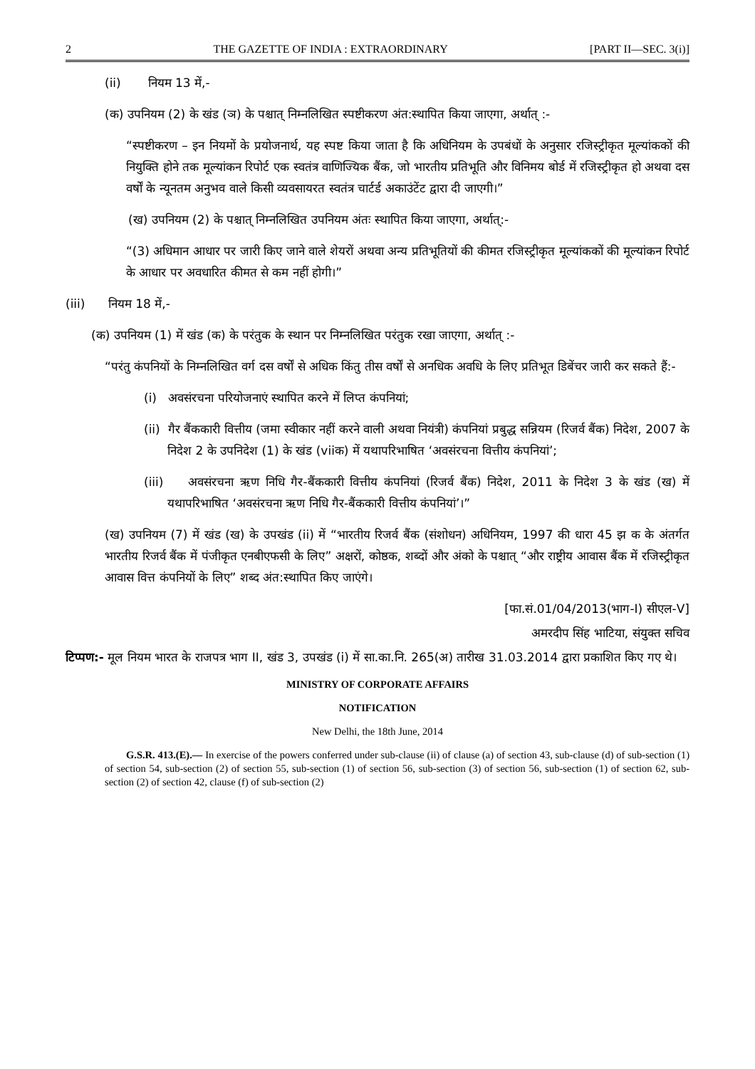2 THE GAZETTE OF INDIA : EXTRAORDINARY [PART II—SEC. 3(i)]
(ii) नियम 13 में,-
(क) उपनियम (2) के खंड (ञ) के पश्चात् निम्नलिखित स्पष्टीकरण अंत:स्थापित किया जाएगा, अर्थात् :-
“स्पष्टीकरण – इन नियमों के प्रयोजनार्थ, यह स्पष्ट किया जाता है कि अधिनियम के उपबंधों के अनुसार रजिस्ट्रीकृत मूल्यांककों की नियुक्ति होने तक मूल्यांकन रिपोर्ट एक स्वतंत्र वाणिज्यिक बैंक, जो भारतीय प्रतिभूति और विनिमय बोर्ड में रजिस्ट्रीकृत हो अथवा दस वर्षों के न्यूनतम अनुभव वाले किसी व्यवसायरत स्वतंत्र चार्टर्ड अकाउंटेंट द्वारा दी जाएगी।”
(ख) उपनियम (2) के पश्चात् निम्नलिखित उपनियम अंतः स्थापित किया जाएगा, अर्थात्:-
“(3) अधिमान आधार पर जारी किए जाने वाले शेयरों अथवा अन्य प्रतिभूतियों की कीमत रजिस्ट्रीकृत मूल्यांककों की मूल्यांकन रिपोर्ट के आधार पर अवधारित कीमत से कम नहीं होगी।”
(iii) नियम 18 में,-
(क) उपनियम (1) में खंड (क) के परंतुक के स्थान पर निम्नलिखित परंतुक रखा जाएगा, अर्थात् :-
“परंतु कंपनियों के निम्नलिखित वर्ग दस वर्षों से अधिक किंतु तीस वर्षों से अनधिक अवधि के लिए प्रतिभूत डिबेंचर जारी कर सकते हैं:-
(i) अवसंरचना परियोजनाएं स्थापित करने में लिप्त कंपनियां;
(ii) गैर बैंककारी वित्तीय (जमा स्वीकार नहीं करने वाली अथवा नियंत्री) कंपनियां प्रबुद्ध सन्नियम (रिजर्व बैंक) निदेश, 2007 के निदेश 2 के उपनिदेश (1) के खंड (viiक) में यथापरिभाषित ‘अवसंरचना वित्तीय कंपनियां’;
(iii) अवसंरचना ऋण निधि गैर-बैंककारी वित्तीय कंपनियां (रिजर्व बैंक) निदेश, 2011 के निदेश 3 के खंड (ख) में यथापरिभाषित ‘अवसंरचना ऋण निधि गैर-बैंककारी वित्तीय कंपनियां’।”
(ख) उपनियम (7) में खंड (ख) के उपखंड (ii) में “भारतीय रिजर्व बैंक (संशोधन) अधिनियम, 1997 की धारा 45 झ क के अंतर्गत भारतीय रिजर्व बैंक में पंजीकृत एनबीएफसी के लिए” अक्षरों, कोष्ठक, शब्दों और अंको के पश्चात् “और राष्ट्रीय आवास बैंक में रजिस्ट्रीकृत आवास वित्त कंपनियों के लिए” शब्द अंत:स्थापित किए जाएंगे।
[फा.सं.01/04/2013(भाग-I) सीएल-V]
अमरदीप सिंह भाटिया, संयुक्त सचिव
टिप्पण:- मूल नियम भारत के राजपत्र भाग II, खंड 3, उपखंड (i) में सा.का.नि. 265(अ) तारीख 31.03.2014 द्वारा प्रकाशित किए गए थे।
MINISTRY OF CORPORATE AFFAIRS
NOTIFICATION
New Delhi, the 18th June, 2014
G.S.R. 413.(E).— In exercise of the powers conferred under sub-clause (ii) of clause (a) of section 43, sub-clause (d) of sub-section (1) of section 54, sub-section (2) of section 55, sub-section (1) of section 56, sub-section (3) of section 56, sub-section (1) of section 62, sub-section (2) of section 42, clause (f) of sub-section (2)